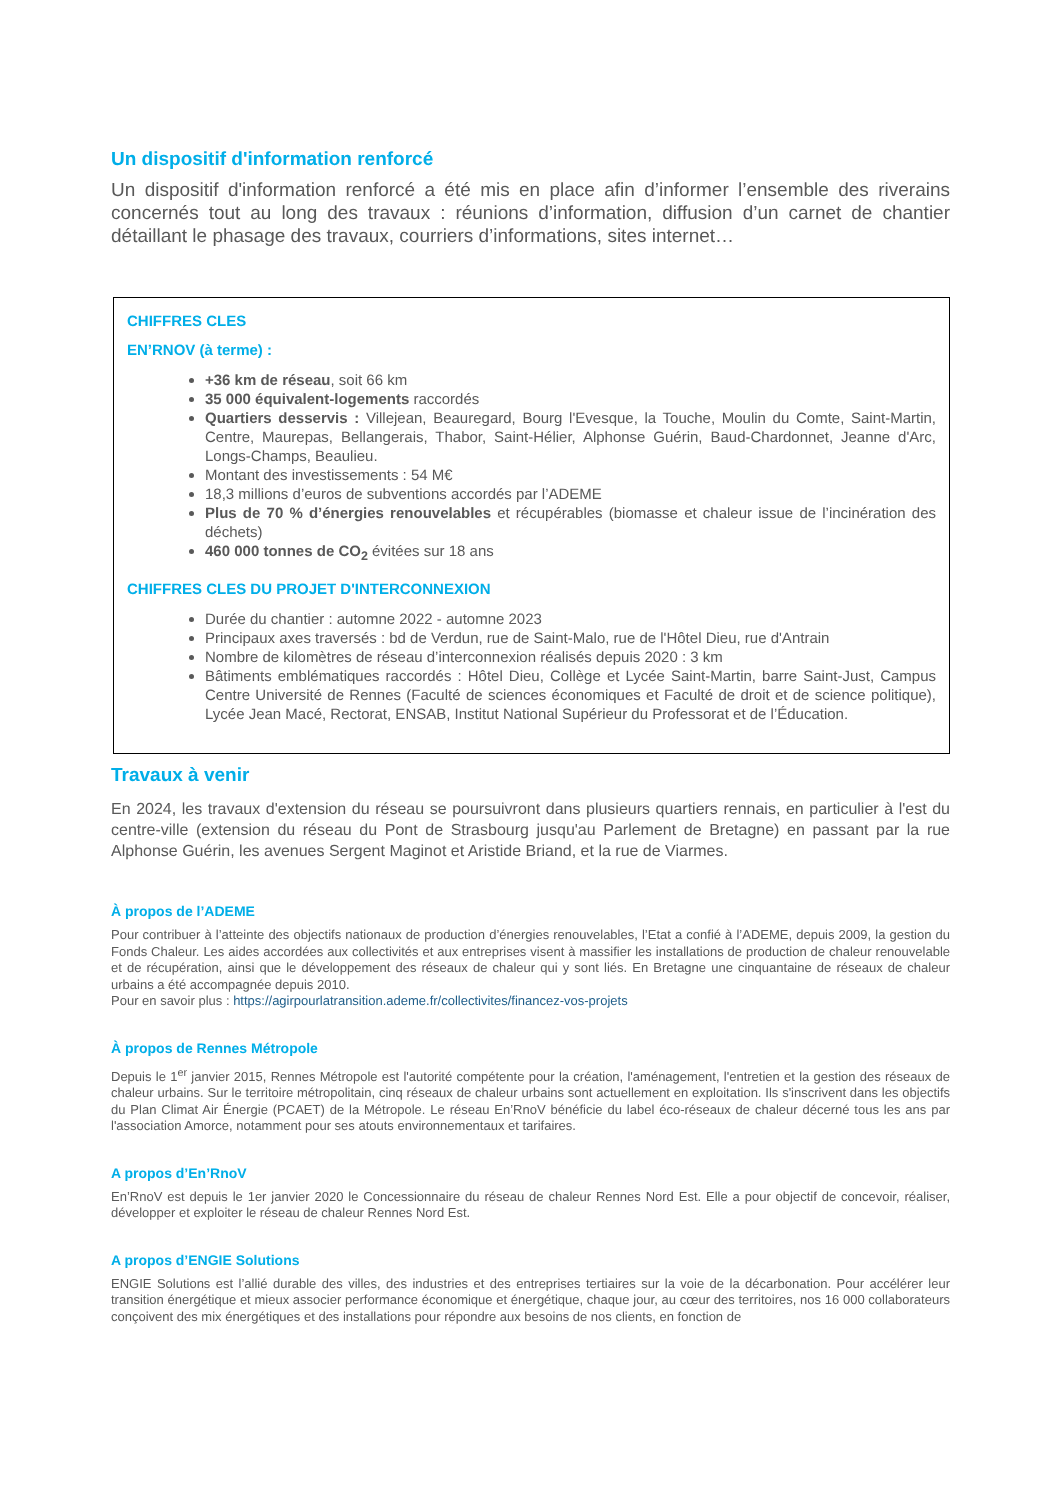Un dispositif d'information renforcé
Un dispositif d'information renforcé a été mis en place afin d’informer l’ensemble des riverains concernés tout au long des travaux : réunions d’information, diffusion d’un carnet de chantier détaillant le phasage des travaux, courriers d’informations, sites internet…
CHIFFRES CLES
EN’RNOV (à terme) :
+36 km de réseau, soit 66 km
35 000 équivalent-logements raccordés
Quartiers desservis : Villejean, Beauregard, Bourg l'Evesque, la Touche, Moulin du Comte, Saint-Martin, Centre, Maurepas, Bellangerais, Thabor, Saint-Hélier, Alphonse Guérin, Baud-Chardonnet, Jeanne d'Arc, Longs-Champs, Beaulieu.
Montant des investissements : 54 M€
18,3 millions d’euros de subventions accordés par l’ADEME
Plus de 70 % d’énergies renouvelables et récupérables (biomasse et chaleur issue de l’incinération des déchets)
460 000 tonnes de CO<sub>2</sub> évitées sur 18 ans
CHIFFRES CLES DU PROJET D'INTERCONNEXION
Durée du chantier : automne 2022 - automne 2023
Principaux axes traversés : bd de Verdun, rue de Saint-Malo, rue de l'Hôtel Dieu, rue d'Antrain
Nombre de kilomètres de réseau d’interconnexion réalisés depuis 2020 : 3 km
Bâtiments emblématiques raccordés : Hôtel Dieu, Collège et Lycée Saint-Martin, barre Saint-Just, Campus Centre Université de Rennes (Faculté de sciences économiques et Faculté de droit et de science politique), Lycée Jean Macé, Rectorat, ENSAB, Institut National Supérieur du Professorat et de l’Éducation.
Travaux à venir
En 2024, les travaux d'extension du réseau se poursuivront dans plusieurs quartiers rennais, en particulier à l'est du centre-ville (extension du réseau du Pont de Strasbourg jusqu'au Parlement de Bretagne) en passant par la rue Alphonse Guérin, les avenues Sergent Maginot et Aristide Briand, et la rue de Viarmes.
À propos de l’ADEME
Pour contribuer à l’atteinte des objectifs nationaux de production d’énergies renouvelables, l’Etat a confié à l’ADEME, depuis 2009, la gestion du Fonds Chaleur. Les aides accordées aux collectivités et aux entreprises visent à massifier les installations de production de chaleur renouvelable et de récupération, ainsi que le développement des réseaux de chaleur qui y sont liés. En Bretagne une cinquantaine de réseaux de chaleur urbains a été accompagnée depuis 2010.
Pour en savoir plus : https://agirpourlatransition.ademe.fr/collectivites/financez-vos-projets
À propos de Rennes Métropole
Depuis le 1<sup>er</sup> janvier 2015, Rennes Métropole est l'autorité compétente pour la création, l'aménagement, l'entretien et la gestion des réseaux de chaleur urbains. Sur le territoire métropolitain, cinq réseaux de chaleur urbains sont actuellement en exploitation. Ils s'inscrivent dans les objectifs du Plan Climat Air Énergie (PCAET) de la Métropole. Le réseau En’RnoV bénéficie du label éco-réseaux de chaleur décerné tous les ans par l'association Amorce, notamment pour ses atouts environnementaux et tarifaires.
A propos d’En’RnoV
En’RnoV est depuis le 1er janvier 2020 le Concessionnaire du réseau de chaleur Rennes Nord Est. Elle a pour objectif de concevoir, réaliser, développer et exploiter le réseau de chaleur Rennes Nord Est.
A propos d’ENGIE Solutions
ENGIE Solutions est l’allié durable des villes, des industries et des entreprises tertiaires sur la voie de la décarbonation. Pour accélérer leur transition énergétique et mieux associer performance économique et énergétique, chaque jour, au cœur des territoires, nos 16 000 collaborateurs conçoivent des mix énergétiques et des installations pour répondre aux besoins de nos clients, en fonction de